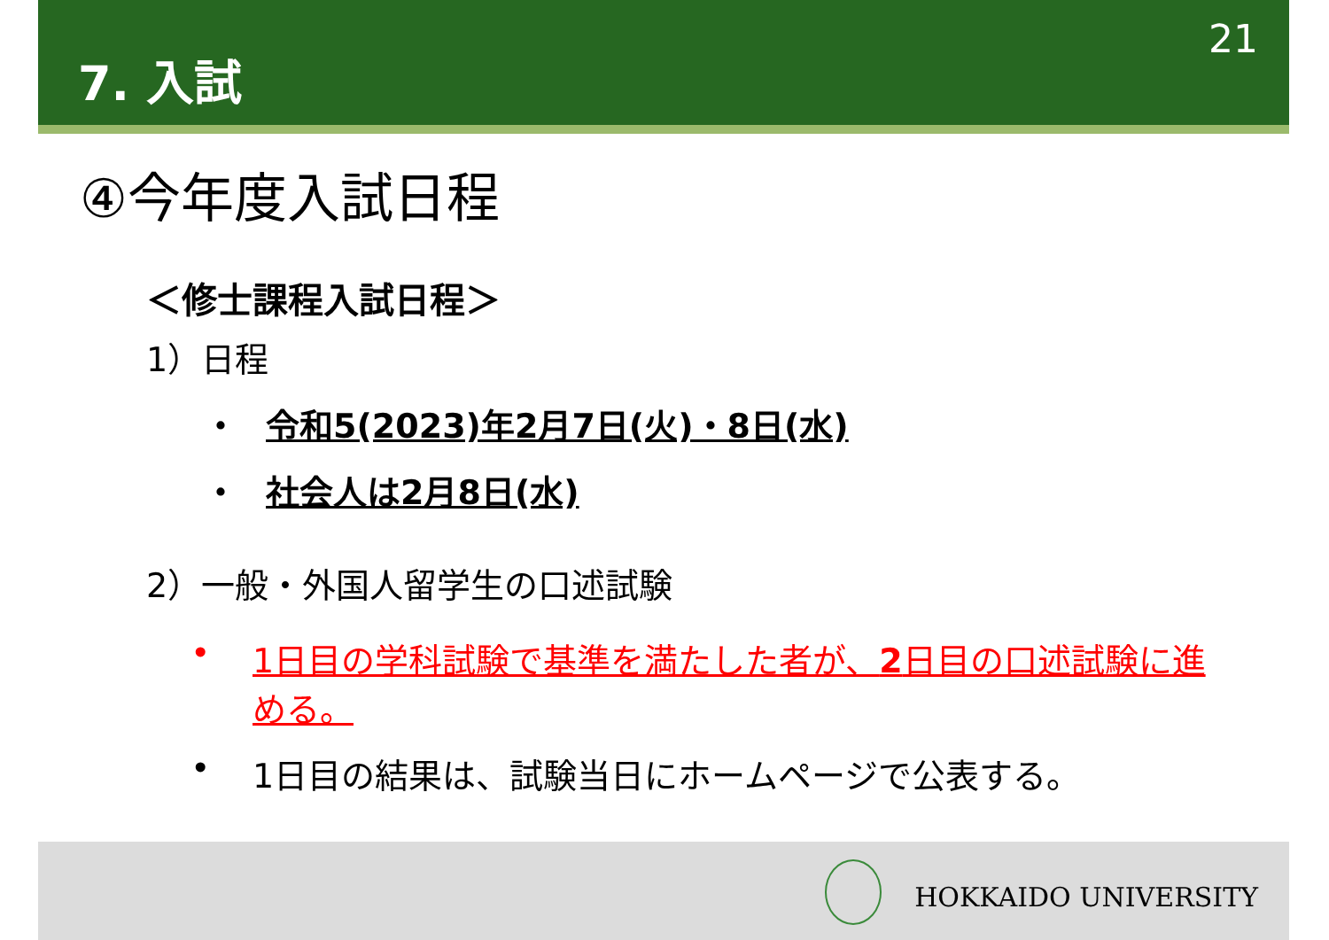7. 入試
21
④今年度入試日程
＜修士課程入試日程＞
1）日程
・ 令和5(2023)年2月7日(火)・8日(水)
・ 社会人は2月8日(水)
2）一般・外国人留学生の口述試験
• 1日目の学科試験で基準を満たした者が、2日目の口述試験に進める。
• 1日目の結果は、試験当日にホームページで公表する。
HOKKAIDO UNIVERSITY